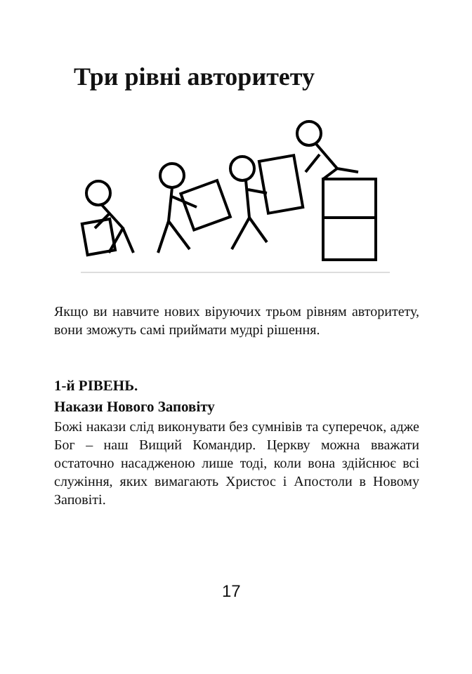Три рівні авторитету
Якщо ви навчите нових віруючих трьом рівням авторитету, вони зможуть самі приймати мудрі рішення.
1-й РІВЕНЬ.
Накази Нового Заповіту
Божі накази слід виконувати без сумнівів та суперечок, адже Бог – наш Вищий Командир. Церкву можна вважати остаточно насадженою лише тоді, коли вона здійснює всі служіння, яких вимагають Христос і Апостоли в Новому Заповіті.
17